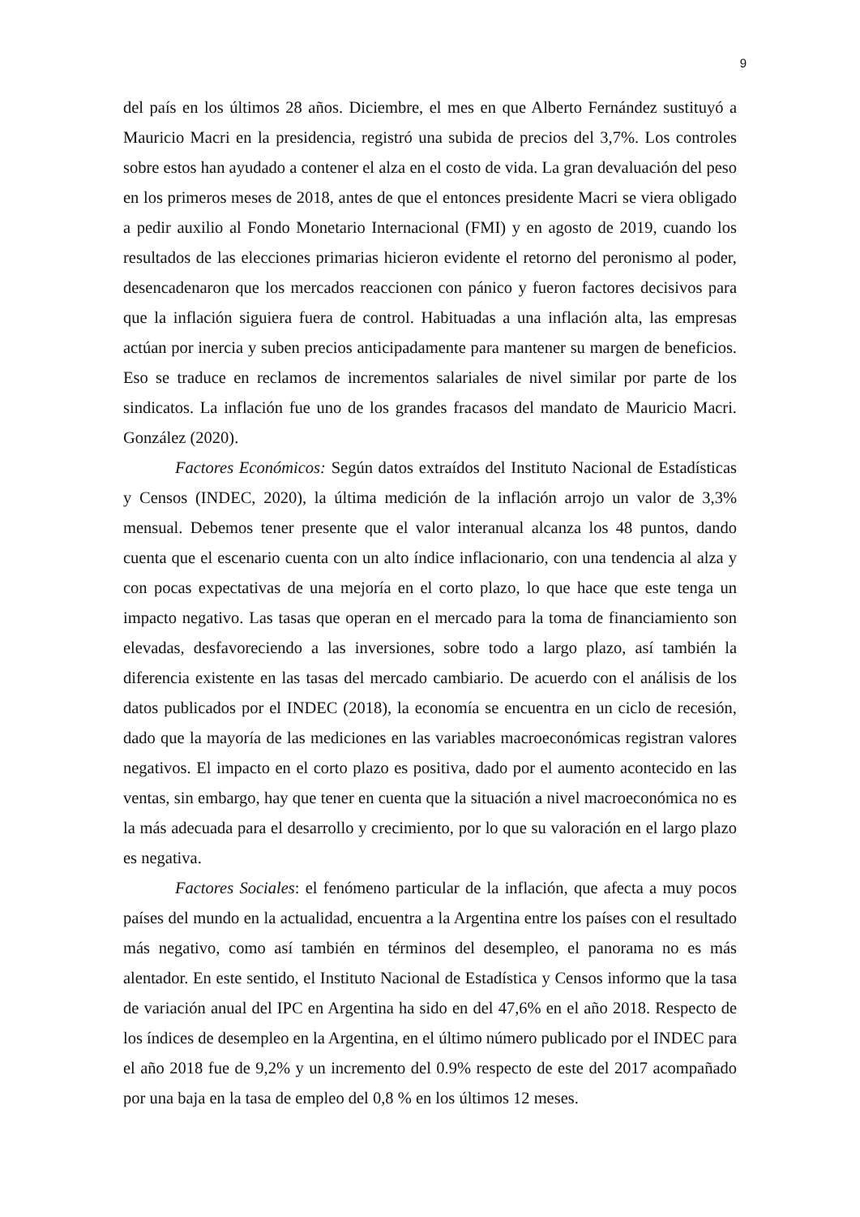9
del país en los últimos 28 años. Diciembre, el mes en que Alberto Fernández sustituyó a Mauricio Macri en la presidencia, registró una subida de precios del 3,7%. Los controles sobre estos han ayudado a contener el alza en el costo de vida. La gran devaluación del peso en los primeros meses de 2018, antes de que el entonces presidente Macri se viera obligado a pedir auxilio al Fondo Monetario Internacional (FMI) y en agosto de 2019, cuando los resultados de las elecciones primarias hicieron evidente el retorno del peronismo al poder, desencadenaron que los mercados reaccionen con pánico y fueron factores decisivos para que la inflación siguiera fuera de control. Habituadas a una inflación alta, las empresas actúan por inercia y suben precios anticipadamente para mantener su margen de beneficios. Eso se traduce en reclamos de incrementos salariales de nivel similar por parte de los sindicatos. La inflación fue uno de los grandes fracasos del mandato de Mauricio Macri. González (2020).
Factores Económicos: Según datos extraídos del Instituto Nacional de Estadísticas y Censos (INDEC, 2020), la última medición de la inflación arrojo un valor de 3,3% mensual. Debemos tener presente que el valor interanual alcanza los 48 puntos, dando cuenta que el escenario cuenta con un alto índice inflacionario, con una tendencia al alza y con pocas expectativas de una mejoría en el corto plazo, lo que hace que este tenga un impacto negativo. Las tasas que operan en el mercado para la toma de financiamiento son elevadas, desfavoreciendo a las inversiones, sobre todo a largo plazo, así también la diferencia existente en las tasas del mercado cambiario. De acuerdo con el análisis de los datos publicados por el INDEC (2018), la economía se encuentra en un ciclo de recesión, dado que la mayoría de las mediciones en las variables macroeconómicas registran valores negativos. El impacto en el corto plazo es positiva, dado por el aumento acontecido en las ventas, sin embargo, hay que tener en cuenta que la situación a nivel macroeconómica no es la más adecuada para el desarrollo y crecimiento, por lo que su valoración en el largo plazo es negativa.
Factores Sociales: el fenómeno particular de la inflación, que afecta a muy pocos países del mundo en la actualidad, encuentra a la Argentina entre los países con el resultado más negativo, como así también en términos del desempleo, el panorama no es más alentador. En este sentido, el Instituto Nacional de Estadística y Censos informo que la tasa de variación anual del IPC en Argentina ha sido en del 47,6% en el año 2018. Respecto de los índices de desempleo en la Argentina, en el último número publicado por el INDEC para el año 2018 fue de 9,2% y un incremento del 0.9% respecto de este del 2017 acompañado por una baja en la tasa de empleo del 0,8 % en los últimos 12 meses.